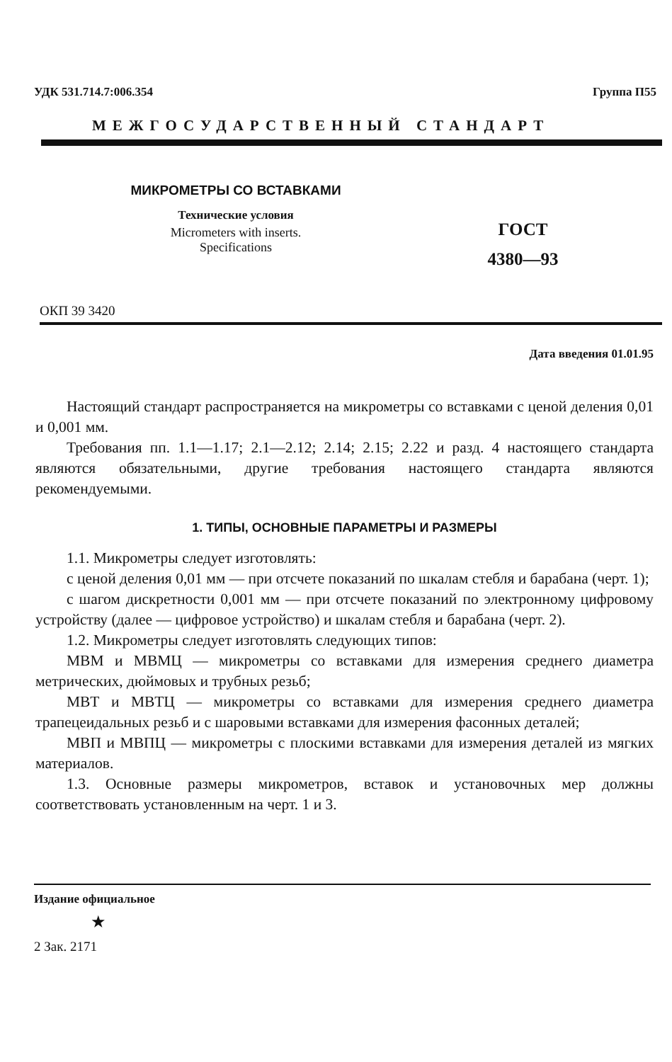УДК 531.714.7:006.354 Группа П55
МЕЖГОСУДАРСТВЕННЫЙ СТАНДАРТ
МИКРОМЕТРЫ СО ВСТАВКАМИ
Технические условия
Micrometers with inserts.
Specifications
ГОСТ
4380—93
ОКП 39 3420
Дата введения 01.01.95
Настоящий стандарт распространяется на микрометры со вставками с ценой деления 0,01 и 0,001 мм.
Требования пп. 1.1—1.17; 2.1—2.12; 2.14; 2.15; 2.22 и разд. 4 настоящего стандарта являются обязательными, другие требования настоящего стандарта являются рекомендуемыми.
1. ТИПЫ, ОСНОВНЫЕ ПАРАМЕТРЫ И РАЗМЕРЫ
1.1. Микрометры следует изготовлять:
с ценой деления 0,01 мм — при отсчете показаний по шкалам стебля и барабана (черт. 1);
с шагом дискретности 0,001 мм — при отсчете показаний по электронному цифровому устройству (далее — цифровое устройство) и шкалам стебля и барабана (черт. 2).
1.2. Микрометры следует изготовлять следующих типов:
МВМ и МВМЦ — микрометры со вставками для измерения среднего диаметра метрических, дюймовых и трубных резьб;
МВТ и МВТЦ — микрометры со вставками для измерения среднего диаметра трапецеидальных резьб и с шаровыми вставками для измерения фасонных деталей;
МВП и МВПЦ — микрометры с плоскими вставками для измерения деталей из мягких материалов.
1.3. Основные размеры микрометров, вставок и установочных мер должны соответствовать установленным на черт. 1 и 3.
Издание официальное
★
2 Зак. 2171